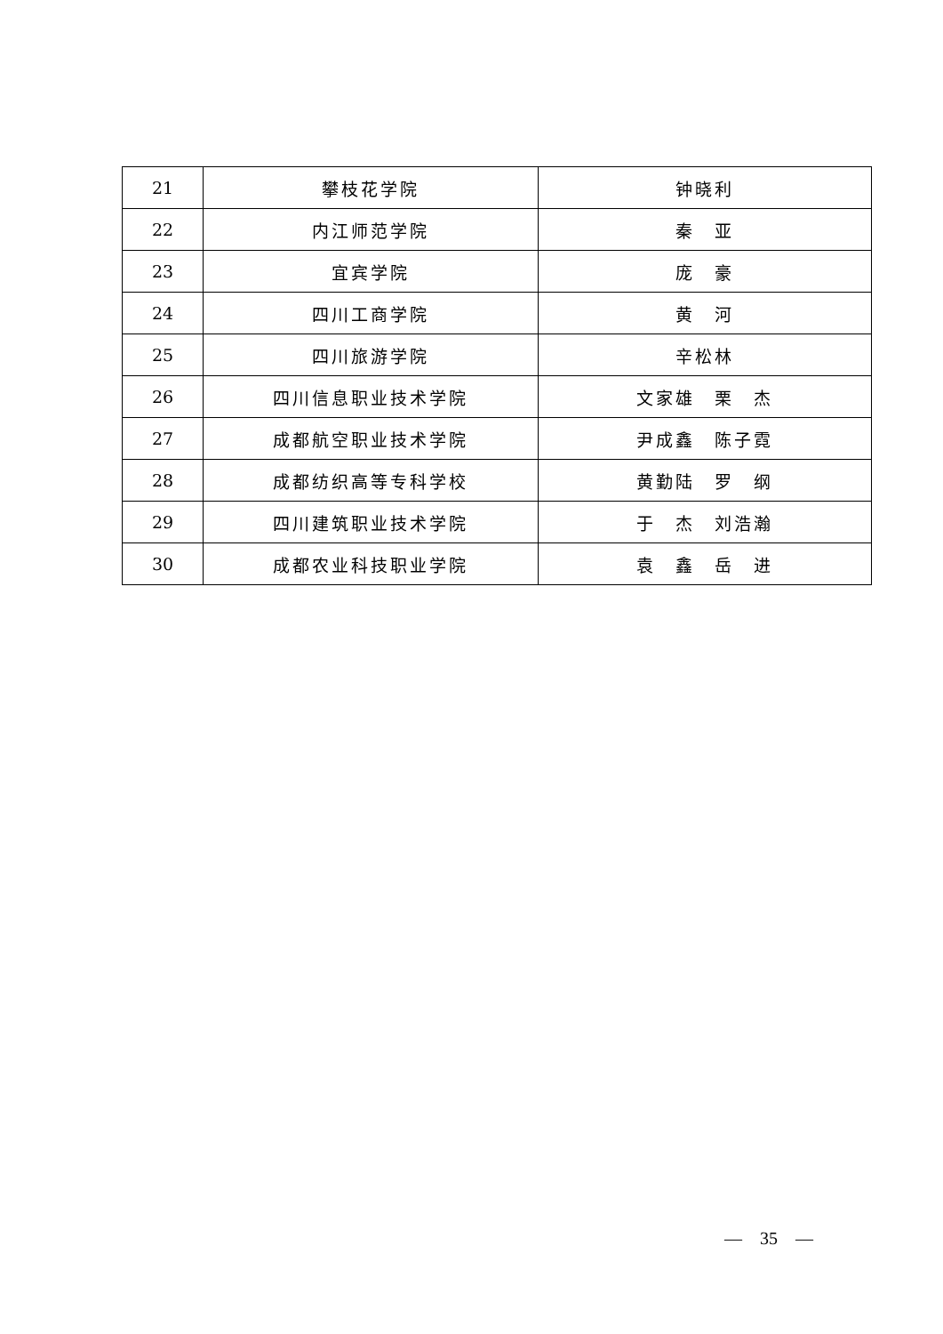| 21 | 攀枝花学院 | 钟晓利 |
| 22 | 内江师范学院 | 秦 亚 |
| 23 | 宜宾学院 | 庞 豪 |
| 24 | 四川工商学院 | 黄 河 |
| 25 | 四川旅游学院 | 辛松林 |
| 26 | 四川信息职业技术学院 | 文家雄 栗 杰 |
| 27 | 成都航空职业技术学院 | 尹成鑫 陈子霓 |
| 28 | 成都纺织高等专科学校 | 黄勤陆 罗 纲 |
| 29 | 四川建筑职业技术学院 | 于 杰 刘浩瀚 |
| 30 | 成都农业科技职业学院 | 袁 鑫 岳 进 |
—　35　—